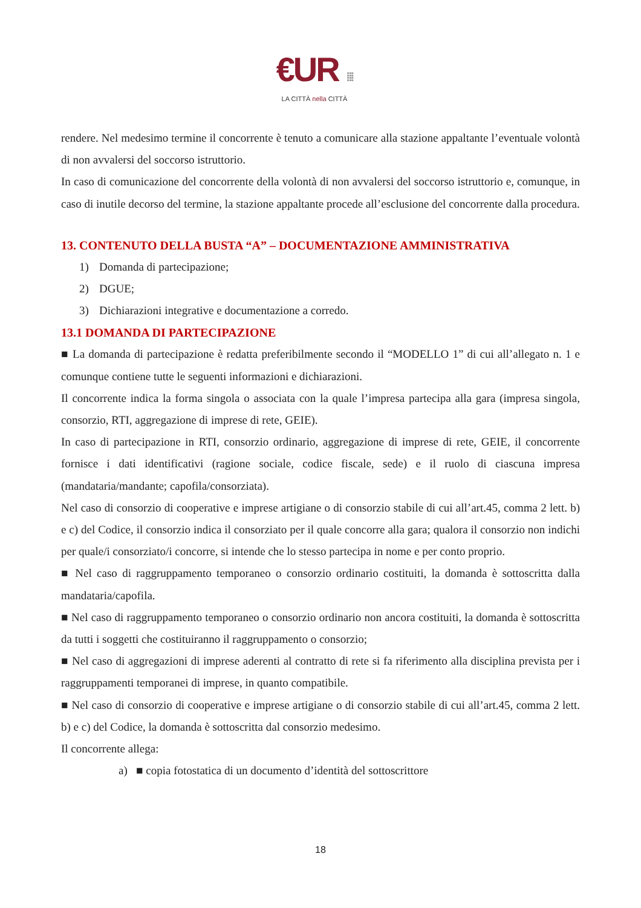€UR ⁞⁞⁞
LA CITTÀ nella CITTÀ
rendere. Nel medesimo termine il concorrente è tenuto a comunicare alla stazione appaltante l’eventuale volontà di non avvalersi del soccorso istruttorio.
In caso di comunicazione del concorrente della volontà di non avvalersi del soccorso istruttorio e, comunque, in caso di inutile decorso del termine, la stazione appaltante procede all’esclusione del concorrente dalla procedura.
13. CONTENUTO DELLA BUSTA “A” – DOCUMENTAZIONE AMMINISTRATIVA
1) Domanda di partecipazione;
2) DGUE;
3) Dichiarazioni integrative e documentazione a corredo.
13.1 DOMANDA DI PARTECIPAZIONE
■ La domanda di partecipazione è redatta preferibilmente secondo il “MODELLO 1” di cui all’allegato n. 1 e comunque contiene tutte le seguenti informazioni e dichiarazioni.
Il concorrente indica la forma singola o associata con la quale l’impresa partecipa alla gara (impresa singola, consorzio, RTI, aggregazione di imprese di rete, GEIE).
In caso di partecipazione in RTI, consorzio ordinario, aggregazione di imprese di rete, GEIE, il concorrente fornisce i dati identificativi (ragione sociale, codice fiscale, sede) e il ruolo di ciascuna impresa (mandataria/mandante; capofila/consorziata).
Nel caso di consorzio di cooperative e imprese artigiane o di consorzio stabile di cui all’art.45, comma 2 lett. b) e c) del Codice, il consorzio indica il consorziato per il quale concorre alla gara; qualora il consorzio non indichi per quale/i consorziato/i concorre, si intende che lo stesso partecipa in nome e per conto proprio.
■ Nel caso di raggruppamento temporaneo o consorzio ordinario costituiti, la domanda è sottoscritta dalla mandataria/capofila.
■ Nel caso di raggruppamento temporaneo o consorzio ordinario non ancora costituiti, la domanda è sottoscritta da tutti i soggetti che costituiranno il raggruppamento o consorzio;
■ Nel caso di aggregazioni di imprese aderenti al contratto di rete si fa riferimento alla disciplina prevista per i raggruppamenti temporanei di imprese, in quanto compatibile.
■ Nel caso di consorzio di cooperative e imprese artigiane o di consorzio stabile di cui all’art.45, comma 2 lett. b) e c) del Codice, la domanda è sottoscritta dal consorzio medesimo.
Il concorrente allega:
a) ■ copia fotostatica di un documento d’identità del sottoscrittore
18